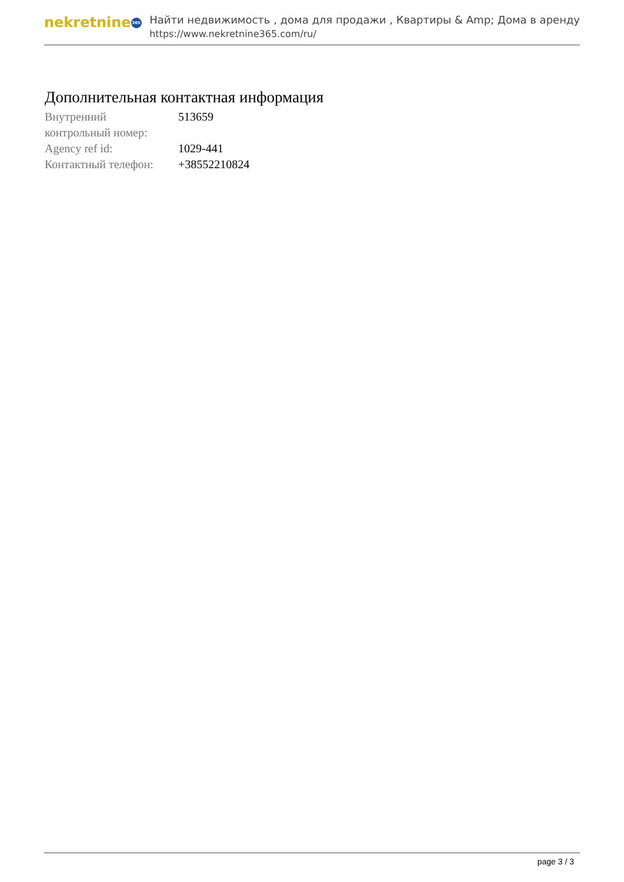nekretnine 365
Найти недвижимость , дома для продажи , Квартиры & Amp; Дома в аренду
https://www.nekretnine365.com/ru/
Дополнительная контактная информация
| Внутренний контрольный номер: | 513659 |
| Agency ref id: | 1029-441 |
| Контактный телефон: | +38552210824 |
page 3 / 3